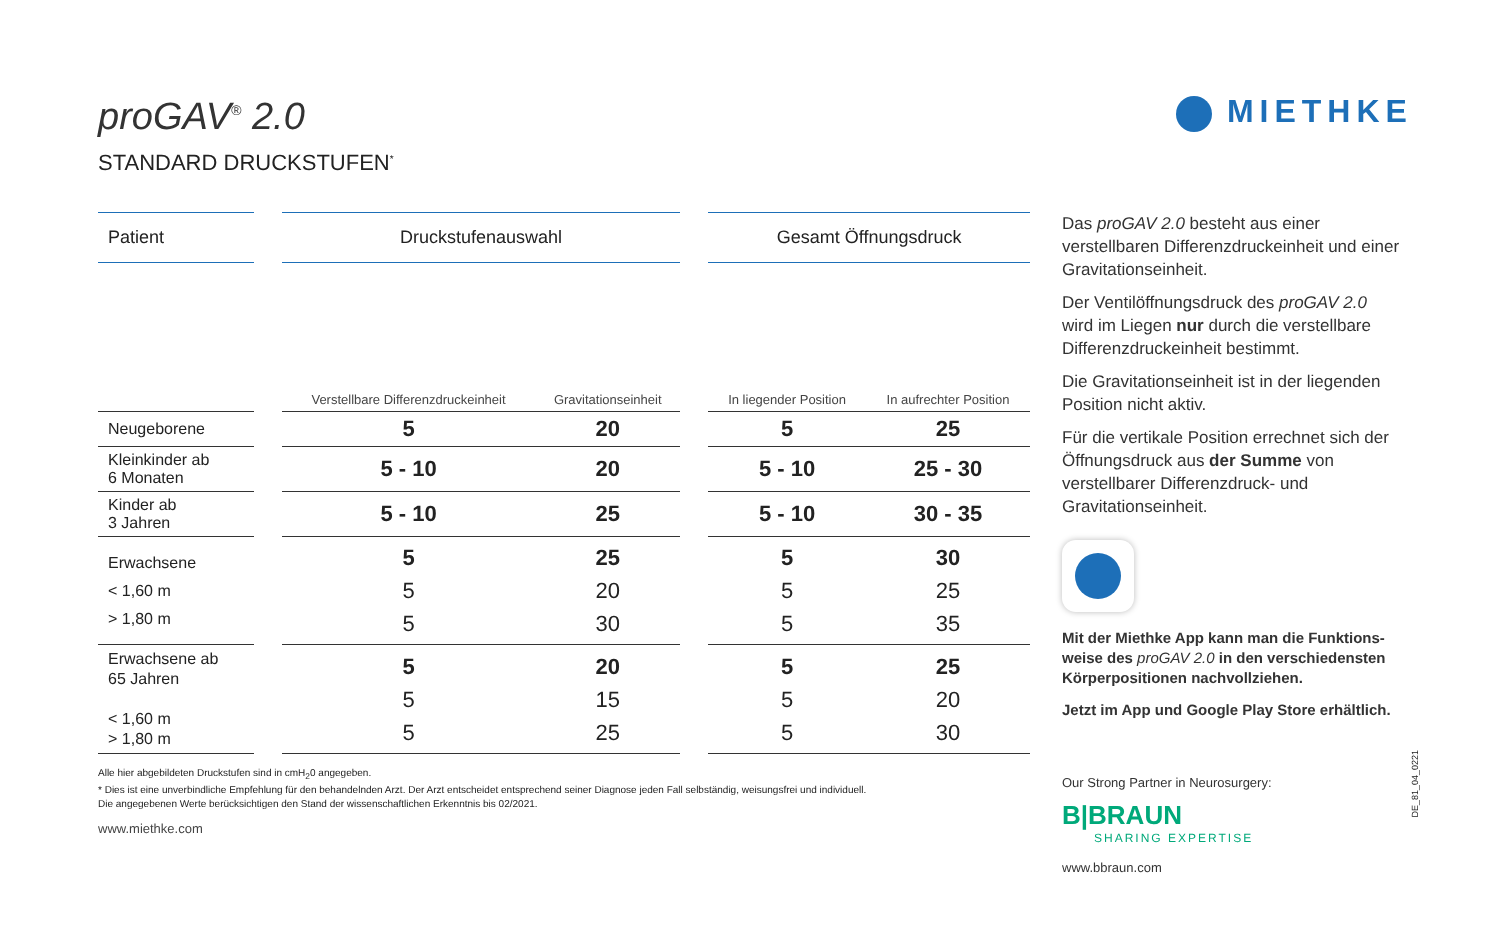MIETHKE
proGAV<sup>®</sup> 2.0
STANDARD DRUCKSTUFEN<sup>*</sup>
| Patient | | Druckstufenauswahl | | | Gesamt Öffnungsdruck | |
| --- | --- | --- | --- | --- | --- | --- |
| | | Verstellbare Differenzdruckeinheit | Gravitationseinheit | | In liegender Position | In aufrechter Position |
| Neugeborene | | 5 | 20 | | 5 | 25 |
| Kleinkinder ab 6 Monaten | | 5 - 10 | 20 | | 5 - 10 | 25 - 30 |
| Kinder ab 3 Jahren | | 5 - 10 | 25 | | 5 - 10 | 30 - 35 |
| Erwachsene < 1,60 m > 1,80 m | | 5 5 5 | 25 20 30 | | 5 5 5 | 30 25 35 |
| Erwachsene ab 65 Jahren < 1,60 m > 1,80 m | | 5 5 5 | 20 15 25 | | 5 5 5 | 25 20 30 |
Alle hier abgebildeten Druckstufen sind in cmH<sub>2</sub>0 angegeben.
* Dies ist eine unverbindliche Empfehlung für den behandelnden Arzt. Der Arzt entscheidet entsprechend seiner Diagnose jeden Fall selbständig, weisungsfrei und individuell.
Die angegebenen Werte berücksichtigen den Stand der wissenschaftlichen Erkenntnis bis 02/2021.
www.miethke.com
Das proGAV 2.0 besteht aus einer verstellbaren Differenzdruckeinheit und einer Gravitationseinheit.
Der Ventilöffnungsdruck des proGAV 2.0 wird im Liegen nur durch die verstellbare Differenzdruckeinheit bestimmt.
Die Gravitationseinheit ist in der liegenden Position nicht aktiv.
Für die vertikale Position errechnet sich der Öffnungsdruck aus der Summe von verstellbarer Differenzdruck- und Gravitationseinheit.
Mit der Miethke App kann man die Funktions-weise des proGAV 2.0 in den verschiedensten Körperpositionen nachvollziehen.
Jetzt im App und Google Play Store erhältlich.
Our Strong Partner in Neurosurgery:
B|BRAUN
SHARING EXPERTISE
www.bbraun.com
DE_81_04_0221